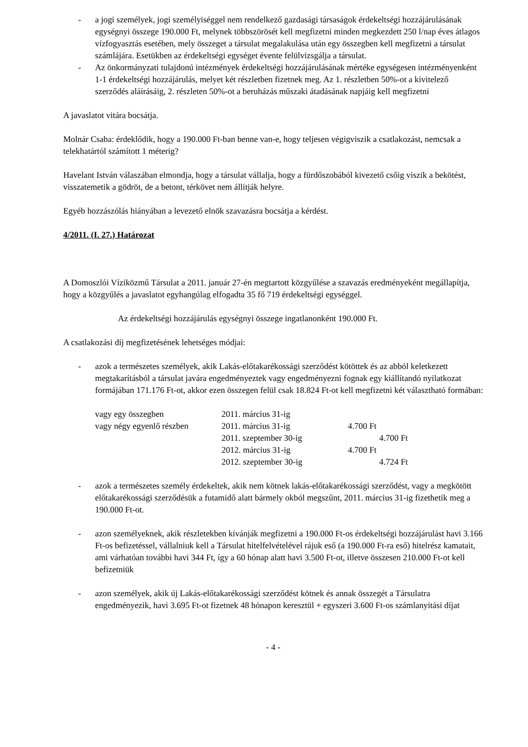- a jogi személyek, jogi személyiséggel nem rendelkező gazdasági társaságok érdekeltségi hozzájárulásának egységnyi összege 190.000 Ft, melynek többszörösét kell megfizetni minden megkezdett 250 l/nap éves átlagos vízfogyasztás esetében, mely összeget a társulat megalakulása után egy összegben kell megfizetni a társulat számlájára. Esetükben az érdekeltségi egységet évente felülvizsgálja a társulat.
- Az önkormányzati tulajdonú intézmények érdekeltségi hozzájárulásának mértéke egységesen intézményenként 1-1 érdekeltségi hozzájárulás, melyet két részletben fizetnek meg. Az 1. részletben 50%-ot a kivitelező szerződés aláírásáig, 2. részleten 50%-ot a beruházás műszaki átadásának napjáig kell megfizetni
A javaslatot vitára bocsátja.
Molnár Csaba: érdeklődik, hogy a 190.000 Ft-ban benne van-e, hogy teljesen végigviszik a csatlakozást, nemcsak a telekhatártól számított 1 méterig?
Havelant István válaszában elmondja, hogy a társulat vállalja, hogy a fürdőszobából kivezető csőig viszik a bekötést, visszatemetik a gödröt, de a betont, térkövet nem állítják helyre.
Egyéb hozzászólás hiányában a levezető elnök szavazásra bocsátja a kérdést.
4/2011. (I. 27.) Határozat
A Domoszlói Víziközmű Társulat a 2011. január 27-én megtartott közgyűlése a szavazás eredményeként megállapítja, hogy a közgyűlés a javaslatot egyhangúlag elfogadta 35 fő 719 érdekeltségi egységgel.
Az érdekeltségi hozzájárulás egységnyi összege ingatlanonként 190.000 Ft.
A csatlakozási díj megfizetésének lehetséges módjai:
- azok a természetes személyek, akik Lakás-előtakarékossági szerződést kötöttek és az abból keletkezett megtakarításból a társulat javára engedményeztek vagy engedményezni fognak egy kiállítandó nyilatkozat formájában 171.176 Ft-ot, akkor ezen összegen felül csak 18.824 Ft-ot kell megfizetni két választható formában:
| vagy egy összegben | 2011. március 31-ig | |
| vagy négy egyenlő részben | 2011. március 31-ig | 4.700 Ft |
| | 2011. szeptember 30-ig | 4.700 Ft |
| | 2012. március 31-ig | 4.700 Ft |
| | 2012. szeptember 30-ig | 4.724 Ft |
- azok a természetes személy érdekeltek, akik nem kötnek lakás-előtakarékossági szerződést, vagy a megkötött előtakarékossági szerződésük a futamidő alatt bármely okból megszűnt, 2011. március 31-ig fizethetik meg a 190.000 Ft-ot.
- azon személyeknek, akik részletekben kívánják megfizetni a 190.000 Ft-os érdekeltségi hozzájárulást havi 3.166 Ft-os befizetéssel, vállalniuk kell a Társulat hitelfelvételével rájuk eső (a 190.000 Ft-ra eső) hitelrész kamatait, ami várhatóan további havi 344 Ft, így a 60 hónap alatt havi 3.500 Ft-ot, illetve összesen 210.000 Ft-ot kell befizetniük
- azon személyek, akik új Lakás-előtakarékossági szerződést kötnek és annak összegét a Társulatra engedményezik, havi 3.695 Ft-ot fizetnek 48 hónapon keresztül + egyszeri 3.600 Ft-os számlanyitási díjat
- 4 -